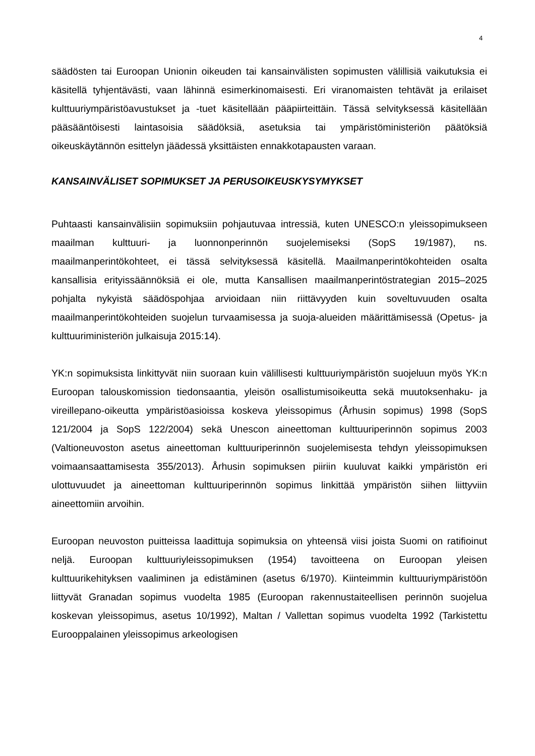4
säädösten tai Euroopan Unionin oikeuden tai kansainvälisten sopimusten välillisiä vaikutuksia ei käsitellä tyhjentävästi, vaan lähinnä esimerkinomaisesti. Eri viranomaisten tehtävät ja erilaiset kulttuuriympäristöavustukset ja -tuet käsitellään pääpiirteittäin. Tässä selvityksessä käsitellään pääsääntöisesti laintasoisia säädöksiä, asetuksia tai ympäristöministeriön päätöksiä oikeuskäytännön esittelyn jäädessä yksittäisten ennakkotapausten varaan.
KANSAINVÄLISET SOPIMUKSET JA PERUSOIKEUSKYSYMYKSET
Puhtaasti kansainvälisiin sopimuksiin pohjautuvaa intressiä, kuten UNESCO:n yleissopimukseen maailman kulttuuri- ja luonnonperinnön suojelemiseksi (SopS 19/1987), ns. maailmanperintökohteet, ei tässä selvityksessä käsitellä. Maailmanperintökohteiden osalta kansallisia erityissäännöksiä ei ole, mutta Kansallisen maailmanperintöstrategian 2015–2025 pohjalta nykyistä säädöspohjaa arvioidaan niin riittävyyden kuin soveltuvuuden osalta maailmanperintökohteiden suojelun turvaamisessa ja suoja-alueiden määrittämisessä (Opetus- ja kulttuuriministeriön julkaisuja 2015:14).
YK:n sopimuksista linkittyvät niin suoraan kuin välillisesti kulttuuriympäristön suojeluun myös YK:n Euroopan talouskomission tiedonsaantia, yleisön osallistumisoikeutta sekä muutoksenhaku- ja vireillepano-oikeutta ympäristöasioissa koskeva yleissopimus (Århusin sopimus) 1998 (SopS 121/2004 ja SopS 122/2004) sekä Unescon aineettoman kulttuuriperinnön sopimus 2003 (Valtioneuvoston asetus aineettoman kulttuuriperinnön suojelemisesta tehdyn yleissopimuksen voimaansaattamisesta 355/2013). Århusin sopimuksen piiriin kuuluvat kaikki ympäristön eri ulottuvuudet ja aineettoman kulttuuriperinnön sopimus linkittää ympäristön siihen liittyviin aineettomiin arvoihin.
Euroopan neuvoston puitteissa laadittuja sopimuksia on yhteensä viisi joista Suomi on ratifioinut neljä. Euroopan kulttuuriyleissopimuksen (1954) tavoitteena on Euroopan yleisen kulttuurikehityksen vaaliminen ja edistäminen (asetus 6/1970). Kiinteimmin kulttuuriympäristöön liittyvät Granadan sopimus vuodelta 1985 (Euroopan rakennustaiteellisen perinnön suojelua koskevan yleissopimus, asetus 10/1992), Maltan / Vallettan sopimus vuodelta 1992 (Tarkistettu Eurooppalainen yleissopimus arkeologisen